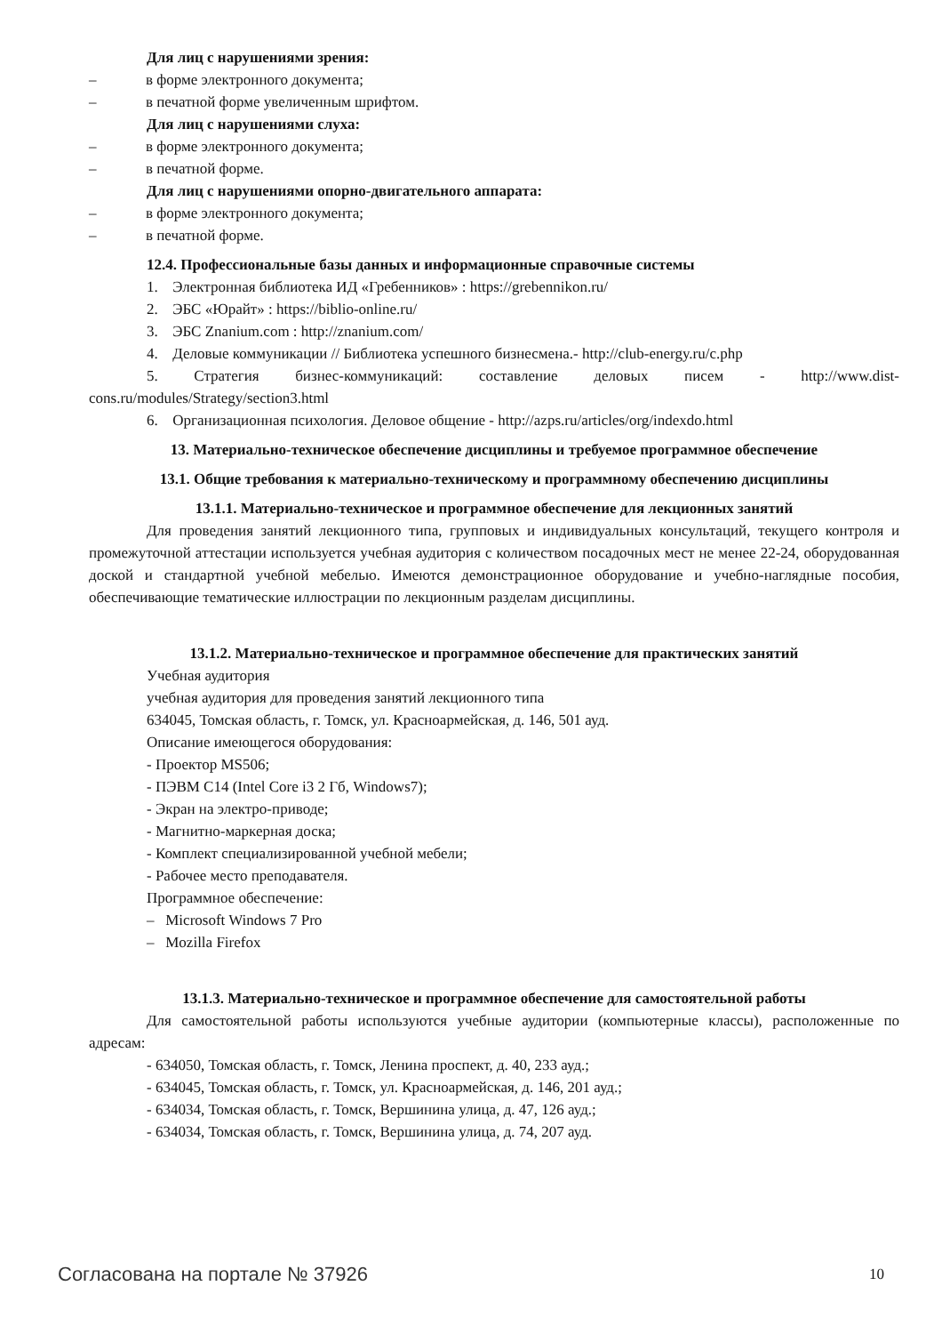Для лиц с нарушениями зрения:
– в форме электронного документа;
– в печатной форме увеличенным шрифтом.
Для лиц с нарушениями слуха:
– в форме электронного документа;
– в печатной форме.
Для лиц с нарушениями опорно-двигательного аппарата:
– в форме электронного документа;
– в печатной форме.
12.4. Профессиональные базы данных и информационные справочные системы
1. Электронная библиотека ИД «Гребенников» : https://grebennikon.ru/
2. ЭБС «Юрайт» : https://biblio-online.ru/
3. ЭБС Znanium.com : http://znanium.com/
4. Деловые коммуникации // Библиотека успешного бизнесмена.- http://club-energy.ru/c.php
5. Стратегия бизнес-коммуникаций: составление деловых писем - http://www.dist-cons.ru/modules/Strategy/section3.html
6. Организационная психология. Деловое общение - http://azps.ru/articles/org/indexdo.html
13. Материально-техническое обеспечение дисциплины и требуемое программное обеспечение
13.1. Общие требования к материально-техническому и программному обеспечению дисциплины
13.1.1. Материально-техническое и программное обеспечение для лекционных занятий
Для проведения занятий лекционного типа, групповых и индивидуальных консультаций, текущего контроля и промежуточной аттестации используется учебная аудитория с количеством посадочных мест не менее 22-24, оборудованная доской и стандартной учебной мебелью. Имеются демонстрационное оборудование и учебно-наглядные пособия, обеспечивающие тематические иллюстрации по лекционным разделам дисциплины.
13.1.2. Материально-техническое и программное обеспечение для практических занятий
Учебная аудитория
учебная аудитория для проведения занятий лекционного типа
634045, Томская область, г. Томск, ул. Красноармейская, д. 146, 501 ауд.
Описание имеющегося оборудования:
- Проектор MS506;
- ПЭВМ C14 (Intel Core i3 2 Гб, Windows7);
- Экран на электро-приводе;
- Магнитно-маркерная доска;
- Комплект специализированной учебной мебели;
- Рабочее место преподавателя.
Программное обеспечение:
– Microsoft Windows 7 Pro
– Mozilla Firefox
13.1.3. Материально-техническое и программное обеспечение для самостоятельной работы
Для самостоятельной работы используются учебные аудитории (компьютерные классы), расположенные по адресам:
- 634050, Томская область, г. Томск, Ленина проспект, д. 40, 233 ауд.;
- 634045, Томская область, г. Томск, ул. Красноармейская, д. 146, 201 ауд.;
- 634034, Томская область, г. Томск, Вершинина улица, д. 47, 126 ауд.;
- 634034, Томская область, г. Томск, Вершинина улица, д. 74, 207 ауд.
Согласована на портале № 37926 10